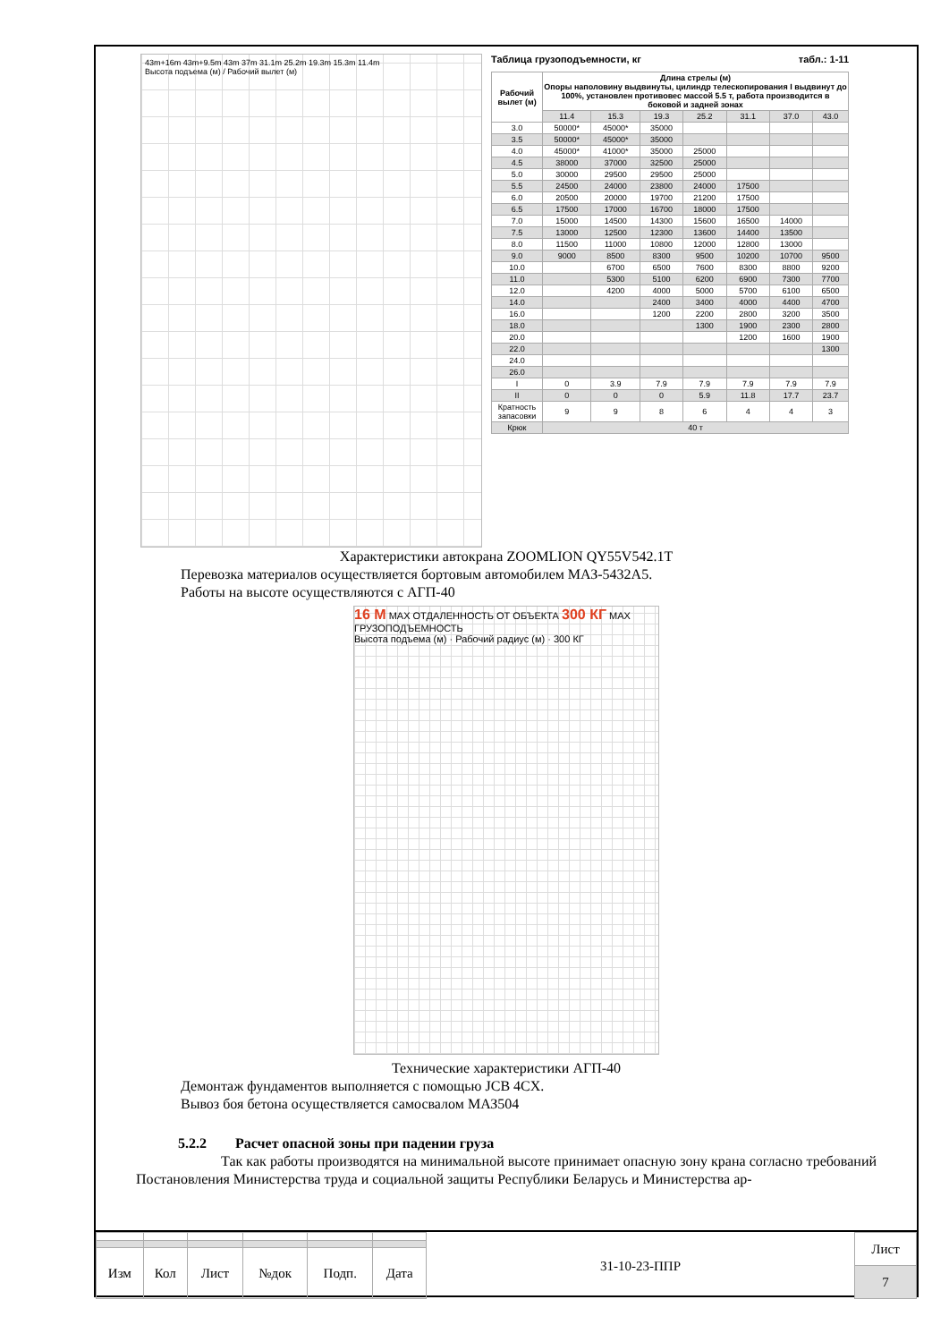43m+16m 43m+9.5m 43m 37m 31.1m 25.2m 19.3m 15.3m 11.4m
Высота подъема (м) / Рабочий вылет (м)
Таблица грузоподъемности, кг табл.: 1-11
| Рабочий вылет (м) | Длина стрелы (м) Опоры наполовину выдвинуты, цилиндр телескопирования I выдвинут до 100%, установлен противовес массой 5.5 т, работа производится в боковой и задней зонах | | | | | | |
| --- | --- | --- | --- | --- | --- | --- | --- |
| | 11.4 | 15.3 | 19.3 | 25.2 | 31.1 | 37.0 | 43.0 |
| 3.0 | 50000* | 45000* | 35000 | | | | |
| 3.5 | 50000* | 45000* | 35000 | | | | |
| 4.0 | 45000* | 41000* | 35000 | 25000 | | | |
| 4.5 | 38000 | 37000 | 32500 | 25000 | | | |
| 5.0 | 30000 | 29500 | 29500 | 25000 | | | |
| 5.5 | 24500 | 24000 | 23800 | 24000 | 17500 | | |
| 6.0 | 20500 | 20000 | 19700 | 21200 | 17500 | | |
| 6.5 | 17500 | 17000 | 16700 | 18000 | 17500 | | |
| 7.0 | 15000 | 14500 | 14300 | 15600 | 16500 | 14000 | |
| 7.5 | 13000 | 12500 | 12300 | 13600 | 14400 | 13500 | |
| 8.0 | 11500 | 11000 | 10800 | 12000 | 12800 | 13000 | |
| 9.0 | 9000 | 8500 | 8300 | 9500 | 10200 | 10700 | 9500 |
| 10.0 | | 6700 | 6500 | 7600 | 8300 | 8800 | 9200 |
| 11.0 | | 5300 | 5100 | 6200 | 6900 | 7300 | 7700 |
| 12.0 | | 4200 | 4000 | 5000 | 5700 | 6100 | 6500 |
| 14.0 | | | 2400 | 3400 | 4000 | 4400 | 4700 |
| 16.0 | | | 1200 | 2200 | 2800 | 3200 | 3500 |
| 18.0 | | | | 1300 | 1900 | 2300 | 2800 |
| 20.0 | | | | | 1200 | 1600 | 1900 |
| 22.0 | | | | | | | 1300 |
| 24.0 | | | | | | | |
| 26.0 | | | | | | | |
| I | 0 | 3.9 | 7.9 | 7.9 | 7.9 | 7.9 | 7.9 |
| II | 0 | 0 | 0 | 5.9 | 11.8 | 17.7 | 23.7 |
| Кратность запасовки | 9 | 9 | 8 | 6 | 4 | 4 | 3 |
| Крюк | 40 т | | | | | | |
Характеристики автокрана ZOOMLION QY55V542.1T
Перевозка материалов осуществляется бортовым автомобилем МАЗ-5432А5.
Работы на высоте осуществляются с АГП-40
16 М МАХ ОТДАЛЕННОСТЬ ОТ ОБЪЕКТА 300 КГ МАХ ГРУЗОПОДЪЕМНОСТЬ
Высота подъема (м) · Рабочий радиус (м) · 300 КГ
Технические характеристики АГП-40
Демонтаж фундаментов выполняется с помощью JCB 4CX.
Вывоз боя бетона осуществляется самосвалом МАЗ504
5.2.2 Расчет опасной зоны при падении груза
Так как работы производятся на минимальной высоте принимает опасную зону крана согласно требований Постановления Министерства труда и социальной защиты Республики Беларусь и Министерства ар-
| Изм | Кол | Лист | №док | Подп. | Дата |
31-10-23-ППР
| Лист |
| 7 |